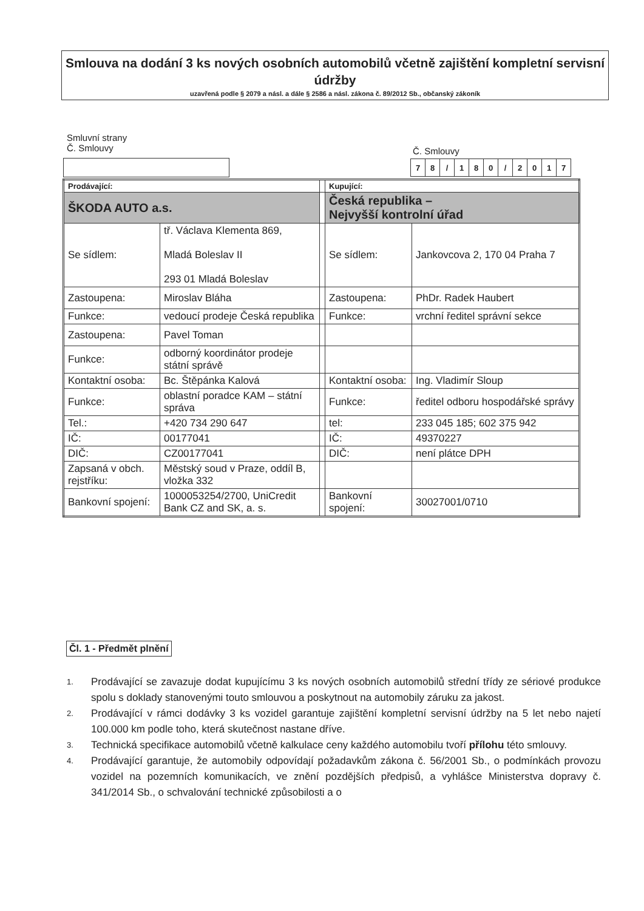Smlouva na dodání 3 ks nových osobních automobilů včetně zajištění kompletní servisní údržby
uzavřená podle § 2079 a násl. a dále § 2586 a násl. zákona č. 89/2012 Sb., občanský zákoník
Smluvní strany
Č. Smlouvy
Č. Smlouvy
| 7 | 8 | / | 1 | 8 | 0 | / | 2 | 0 | 1 | 7 |
| Prodávající: | | | Kupující: | |
| ŠKODA AUTO a.s. | | | Česká republika – Nejvyšší kontrolní úřad | |
| Se sídlem: | tř. Václava Klementa 869, Mladá Boleslav II 293 01 Mladá Boleslav | | Se sídlem: | Jankovcova 2, 170 04 Praha 7 |
| Zastoupena: | Miroslav Bláha | | Zastoupena: | PhDr. Radek Haubert |
| Funkce: | vedoucí prodeje Česká republika | | Funkce: | vrchní ředitel správní sekce |
| Zastoupena: | Pavel Toman | | | |
| Funkce: | odborný koordinátor prodeje státní správě | | | |
| Kontaktní osoba: | Bc. Štěpánka Kalová | | Kontaktní osoba: | Ing. Vladimír Sloup |
| Funkce: | oblastní poradce KAM – státní správa | | Funkce: | ředitel odboru hospodářské správy |
| Tel.: | +420 734 290 647 | | tel: | 233 045 185; 602 375 942 |
| IČ: | 00177041 | | IČ: | 49370227 |
| DIČ: | CZ00177041 | | DIČ: | není plátce DPH |
| Zapsaná v obch. rejstříku: | Městský soud v Praze, oddíl B, vložka 332 | | | |
| Bankovní spojení: | 1000053254/2700, UniCredit Bank CZ and SK, a. s. | | Bankovní spojení: | 30027001/0710 |
Čl. 1 - Předmět plnění
1. Prodávající se zavazuje dodat kupujícímu 3 ks nových osobních automobilů střední třídy ze sériové produkce spolu s doklady stanovenými touto smlouvou a poskytnout na automobily záruku za jakost.
2. Prodávající v rámci dodávky 3 ks vozidel garantuje zajištění kompletní servisní údržby na 5 let nebo najetí 100.000 km podle toho, která skutečnost nastane dříve.
3. Technická specifikace automobilů včetně kalkulace ceny každého automobilu tvoří přílohu této smlouvy.
4. Prodávající garantuje, že automobily odpovídají požadavkům zákona č. 56/2001 Sb., o podmínkách provozu vozidel na pozemních komunikacích, ve znění pozdějších předpisů, a vyhlášce Ministerstva dopravy č. 341/2014 Sb., o schvalování technické způsobilosti a o